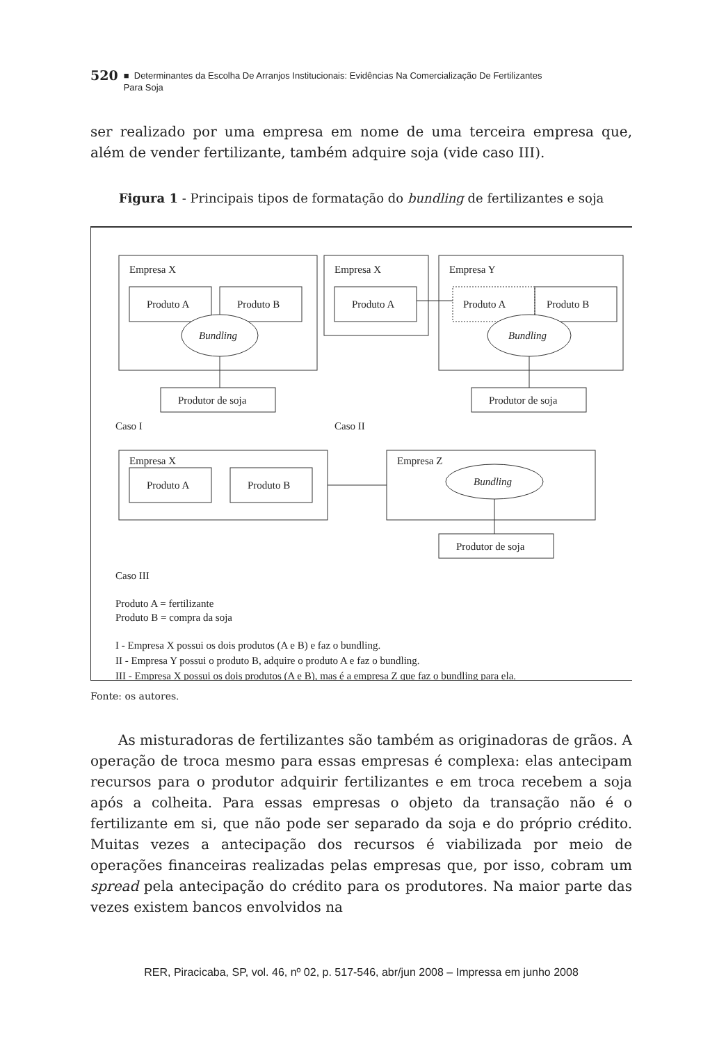520 ■ Determinantes da Escolha De Arranjos Institucionais: Evidências Na Comercialização De Fertilizantes
Para Soja
ser realizado por uma empresa em nome de uma terceira empresa que, além de vender fertilizante, também adquire soja (vide caso III).
Figura 1 - Principais tipos de formatação do bundling de fertilizantes e soja
Empresa X
Produto A
Produto B
Bundling
Produtor de soja
Empresa X
Produto A
Empresa Y
Produto A
Produto B
Bundling
Produtor de soja
Caso I
Caso II
Empresa X
Produto A
Produto B
Empresa Z
Bundling
Produtor de soja
Caso III
Produto A = fertilizante
Produto B = compra da soja
I - Empresa X possui os dois produtos (A e B) e faz o bundling.
II - Empresa Y possui o produto B, adquire o produto A e faz o bundling.
III - Empresa X possui os dois produtos (A e B), mas é a empresa Z que faz o bundling para ela.
Fonte: os autores.
As misturadoras de fertilizantes são também as originadoras de grãos. A operação de troca mesmo para essas empresas é complexa: elas antecipam recursos para o produtor adquirir fertilizantes e em troca recebem a soja após a colheita. Para essas empresas o objeto da transação não é o fertilizante em si, que não pode ser separado da soja e do próprio crédito. Muitas vezes a antecipação dos recursos é viabilizada por meio de operações financeiras realizadas pelas empresas que, por isso, cobram um spread pela antecipação do crédito para os produtores. Na maior parte das vezes existem bancos envolvidos na
RER, Piracicaba, SP, vol. 46, nº 02, p. 517-546, abr/jun 2008 – Impressa em junho 2008